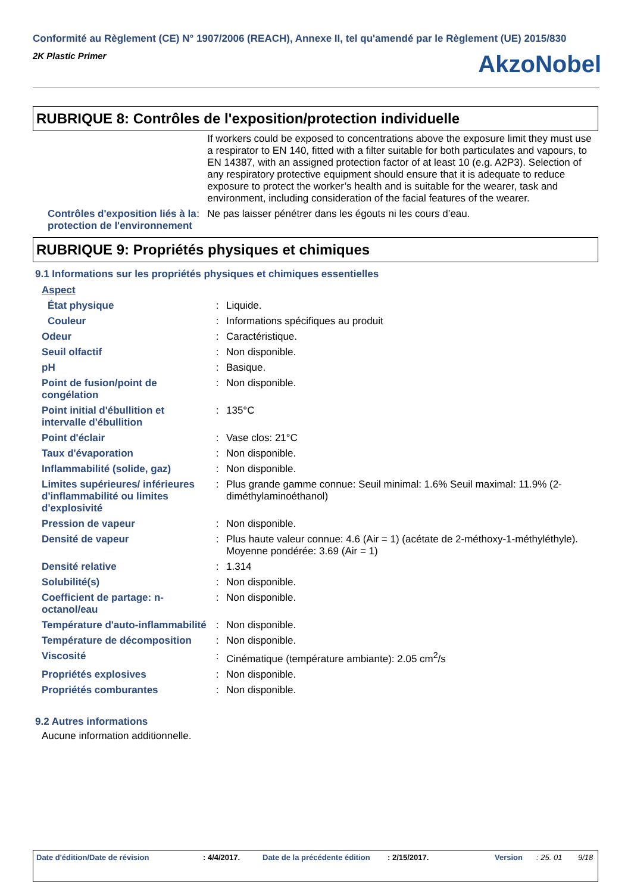Conformité au Règlement (CE) N° 1907/2006 (REACH), Annexe II, tel qu'amendé par le Règlement (UE) 2015/830
2K Plastic Primer
AkzoNobel
RUBRIQUE 8: Contrôles de l'exposition/protection individuelle
| | | If workers could be exposed to concentrations above the exposure limit they must use a respirator to EN 140, fitted with a filter suitable for both particulates and vapours, to EN 14387, with an assigned protection factor of at least 10 (e.g. A2P3). Selection of any respiratory protective equipment should ensure that it is adequate to reduce exposure to protect the worker’s health and is suitable for the wearer, task and environment, including consideration of the facial features of the wearer. |
| Contrôles d'exposition liés à la protection de l'environnement | : | Ne pas laisser pénétrer dans les égouts ni les cours d’eau. |
RUBRIQUE 9: Propriétés physiques et chimiques
9.1 Informations sur les propriétés physiques et chimiques essentielles
| Aspect | | |
| État physique | : | Liquide. |
| Couleur | : | Informations spécifiques au produit |
| Odeur | : | Caractéristique. |
| Seuil olfactif | : | Non disponible. |
| pH | : | Basique. |
| Point de fusion/point de congélation | : | Non disponible. |
| Point initial d'ébullition et intervalle d'ébullition | : | 135°C |
| Point d'éclair | : | Vase clos: 21°C |
| Taux d'évaporation | : | Non disponible. |
| Inflammabilité (solide, gaz) | : | Non disponible. |
| Limites supérieures/ inférieures d'inflammabilité ou limites d'explosivité | : | Plus grande gamme connue: Seuil minimal: 1.6% Seuil maximal: 11.9% (2-diméthylaminoéthanol) |
| Pression de vapeur | : | Non disponible. |
| Densité de vapeur | : | Plus haute valeur connue: 4.6 (Air = 1) (acétate de 2-méthoxy-1-méthyléthyle). Moyenne pondérée: 3.69 (Air = 1) |
| Densité relative | : | 1.314 |
| Solubilité(s) | : | Non disponible. |
| Coefficient de partage: n-octanol/eau | : | Non disponible. |
| Température d'auto-inflammabilité | : | Non disponible. |
| Température de décomposition | : | Non disponible. |
| Viscosité | : | Cinématique (température ambiante): 2.05 cm<sup>2</sup>/s |
| Propriétés explosives | : | Non disponible. |
| Propriétés comburantes | : | Non disponible. |
9.2 Autres informations
Aucune information additionnelle.
Date d'édition/Date de révision : 4/4/2017. Date de la précédente édition : 2/15/2017. Version : 25. 01 9/18